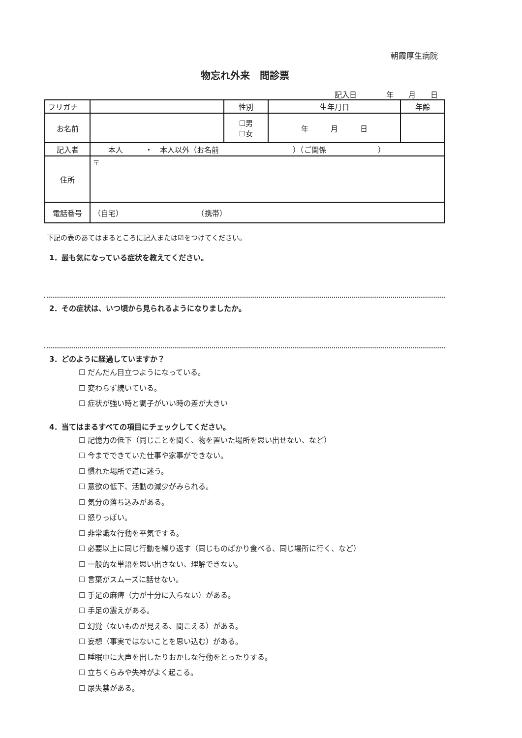朝霞厚生病院
物忘れ外来　問診票
記入日　　　　年　　月　　日
| フリガナ | | 性別 | 生年月日 | 年齢 |
| お名前 | | ☐男 ☐女 | 年 月 日 | |
| 記入者 | 本人 ・ 本人以外（お名前 ）（ご関係 ） | | | |
| 住所 | 〒 | | | |
| 電話番号 | （自宅） （携帯） | | | |
下記の表のあてはまるところに記入または☑をつけてください。
1．最も気になっている症状を教えてください。
2．その症状は、いつ頃から見られるようになりましたか。
3．どのように経過していますか？
☐ だんだん目立つようになっている。
☐ 変わらず続いている。
☐ 症状が強い時と調子がいい時の差が大きい
4．当てはまるすべての項目にチェックしてください。
☐ 記憶力の低下（同じことを聞く、物を置いた場所を思い出せない、など）
☐ 今までできていた仕事や家事ができない。
☐ 慣れた場所で道に迷う。
☐ 意欲の低下、活動の減少がみられる。
☐ 気分の落ち込みがある。
☐ 怒りっぽい。
☐ 非常識な行動を平気でする。
☐ 必要以上に同じ行動を繰り返す（同じものばかり食べる、同じ場所に行く、など）
☐ 一般的な単語を思い出さない、理解できない。
☐ 言葉がスムーズに話せない。
☐ 手足の麻痺（力が十分に入らない）がある。
☐ 手足の震えがある。
☐ 幻覚（ないものが見える、聞こえる）がある。
☐ 妄想（事実ではないことを思い込む）がある。
☐ 睡眠中に大声を出したりおかしな行動をとったりする。
☐ 立ちくらみや失神がよく起こる。
☐ 尿失禁がある。